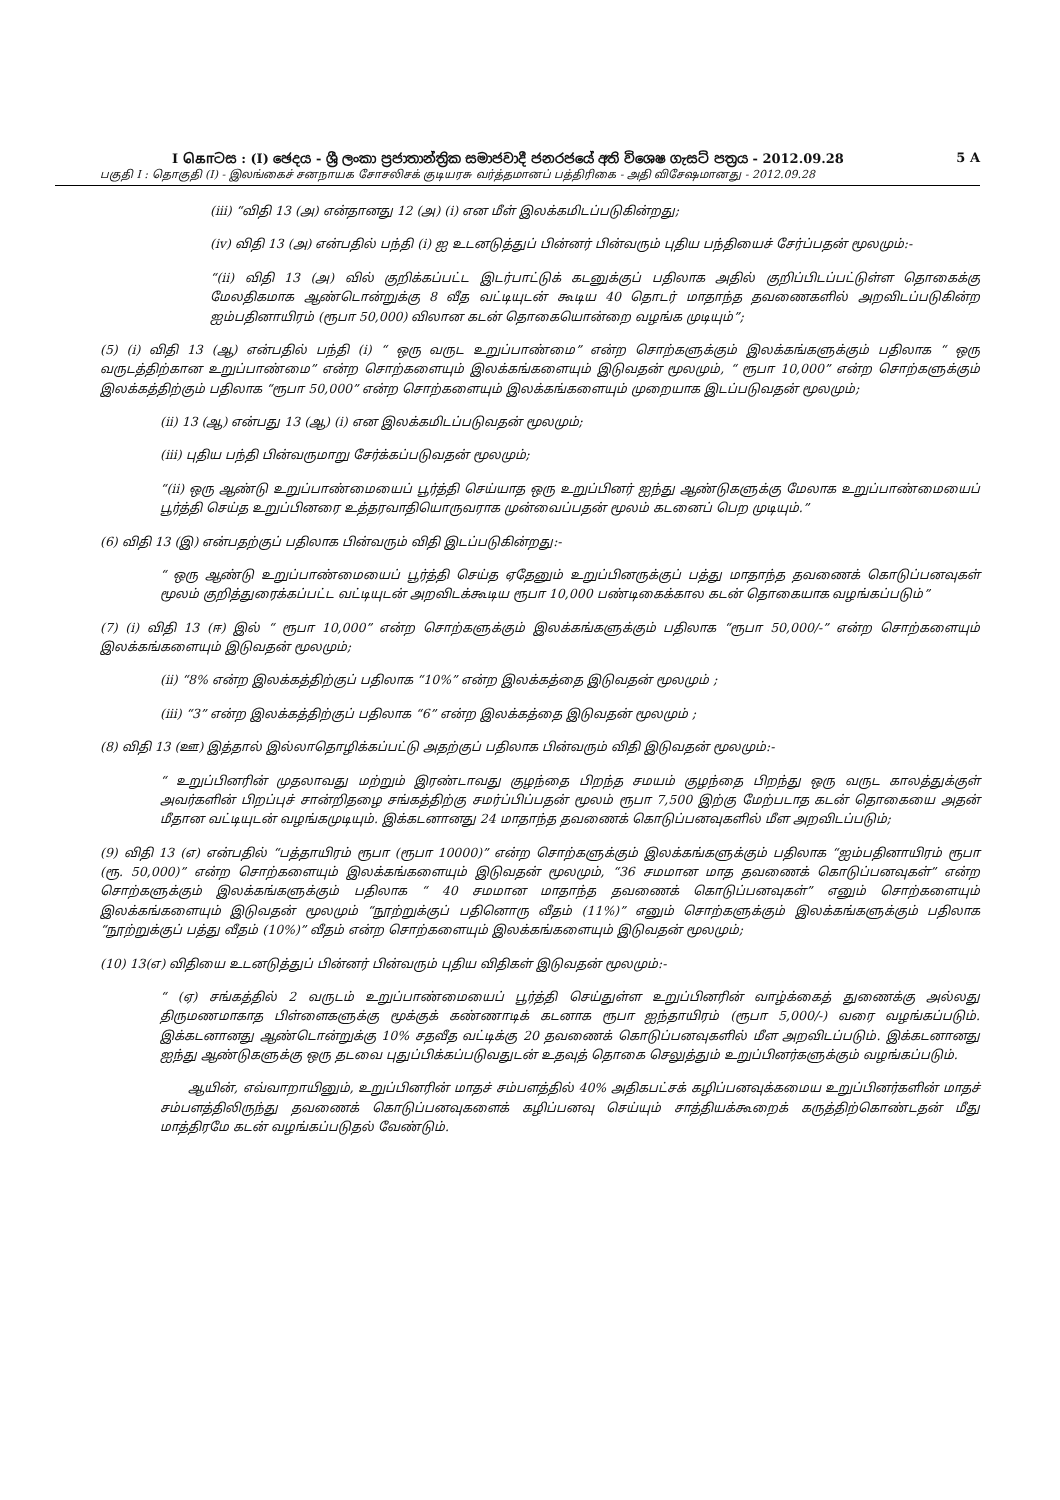I கொටස : (I) ඡෙදය - ශ්‍රී ලංකා ප්‍රජාතාන්ත්‍රික සමාජවාදී ජනරජයේ අති විශෙෂ ගැසට් පත්‍රය - 2012.09.28 5 A
பகுதி I : தொகுதி (I) - இலங்கைச் சனநாயக சோசலிசக் குடியரசு வர்த்தமானப் பத்திரிகை - அதி விசேஷமானது - 2012.09.28
(iii) “விதி 13 (அ) என்தானது 12 (அ) (i) என மீள் இலக்கமிடப்படுகின்றது;
(iv) விதி 13 (அ) என்பதில் பந்தி (i) ஐ உடனடுத்துப் பின்னர் பின்வரும் புதிய பந்தியைச் சேர்ப்பதன் மூலமும்:-
“(ii) விதி 13 (அ) வில் குறிக்கப்பட்ட இடர்பாட்டுக் கடனுக்குப் பதிலாக அதில் குறிப்பிடப்பட்டுள்ள தொகைக்கு மேலதிகமாக ஆண்டொன்றுக்கு 8 வீத வட்டியுடன் கூடிய 40 தொடர் மாதாந்த தவணைகளில் அறவிடப்படுகின்ற ஐம்பதினாயிரம் (ரூபா 50,000) விலான கடன் தொகையொன்றை வழங்க முடியும்”;
(5) (i) விதி 13 (ஆ) என்பதில் பந்தி (i) “ ஒரு வருட உறுப்பாண்மை” என்ற சொற்களுக்கும் இலக்கங்களுக்கும் பதிலாக “ ஒரு வருடத்திற்கான உறுப்பாண்மை” என்ற சொற்களையும் இலக்கங்களையும் இடுவதன் மூலமும், “ ரூபா 10,000” என்ற சொற்களுக்கும் இலக்கத்திற்கும் பதிலாக “ரூபா 50,000” என்ற சொற்களையும் இலக்கங்களையும் முறையாக இடப்படுவதன் மூலமும்;
(ii) 13 (ஆ) என்பது 13 (ஆ) (i) என இலக்கமிடப்படுவதன் மூலமும்;
(iii) புதிய பந்தி பின்வருமாறு சேர்க்கப்படுவதன் மூலமும்;
“(ii) ஒரு ஆண்டு உறுப்பாண்மையைப் பூர்த்தி செய்யாத ஒரு உறுப்பினர் ஐந்து ஆண்டுகளுக்கு மேலாக உறுப்பாண்மையைப் பூர்த்தி செய்த உறுப்பினரை உத்தரவாதியொருவராக முன்வைப்பதன் மூலம் கடனைப் பெற முடியும்.”
(6) விதி 13 (இ) என்பதற்குப் பதிலாக பின்வரும் விதி இடப்படுகின்றது:-
“ ஒரு ஆண்டு உறுப்பாண்மையைப் பூர்த்தி செய்த ஏதேனும் உறுப்பினருக்குப் பத்து மாதாந்த தவணைக் கொடுப்பனவுகள் மூலம் குறித்துரைக்கப்பட்ட வட்டியுடன் அறவிடக்கூடிய ரூபா 10,000 பண்டிகைக்கால கடன் தொகையாக வழங்கப்படும்”
(7) (i) விதி 13 (ஈ) இல் “ ரூபா 10,000” என்ற சொற்களுக்கும் இலக்கங்களுக்கும் பதிலாக “ரூபா 50,000/-” என்ற சொற்களையும் இலக்கங்களையும் இடுவதன் மூலமும்;
(ii) “8% என்ற இலக்கத்திற்குப் பதிலாக “10%” என்ற இலக்கத்தை இடுவதன் மூலமும் ;
(iii) “3” என்ற இலக்கத்திற்குப் பதிலாக “6” என்ற இலக்கத்தை இடுவதன் மூலமும் ;
(8) விதி 13 (ஊ) இத்தால் இல்லாதொழிக்கப்பட்டு அதற்குப் பதிலாக பின்வரும் விதி இடுவதன் மூலமும்:-
“ உறுப்பினரின் முதலாவது மற்றும் இரண்டாவது குழந்தை பிறந்த சமயம் குழந்தை பிறந்து ஒரு வருட காலத்துக்குள் அவர்களின் பிறப்புச் சான்றிதழை சங்கத்திற்கு சமர்ப்பிப்பதன் மூலம் ரூபா 7,500 இற்கு மேற்படாத கடன் தொகையை அதன் மீதான வட்டியுடன் வழங்கமுடியும். இக்கடனானது 24 மாதாந்த தவணைக் கொடுப்பனவுகளில் மீள அறவிடப்படும்;
(9) விதி 13 (எ) என்பதில் “பத்தாயிரம் ரூபா (ரூபா 10000)” என்ற சொற்களுக்கும் இலக்கங்களுக்கும் பதிலாக “ஐம்பதினாயிரம் ரூபா (ரூ. 50,000)” என்ற சொற்களையும் இலக்கங்களையும் இடுவதன் மூலமும், “36 சமமான மாத தவணைக் கொடுப்பனவுகள்” என்ற சொற்களுக்கும் இலக்கங்களுக்கும் பதிலாக “ 40 சமமான மாதாந்த தவணைக் கொடுப்பனவுகள்” எனும் சொற்களையும் இலக்கங்களையும் இடுவதன் மூலமும் “நூற்றுக்குப் பதினொரு வீதம் (11%)” எனும் சொற்களுக்கும் இலக்கங்களுக்கும் பதிலாக “நூற்றுக்குப் பத்து வீதம் (10%)” வீதம் என்ற சொற்களையும் இலக்கங்களையும் இடுவதன் மூலமும்;
(10) 13(எ) விதியை உடனடுத்துப் பின்னர் பின்வரும் புதிய விதிகள் இடுவதன் மூலமும்:-
“ (ஏ) சங்கத்தில் 2 வருடம் உறுப்பாண்மையைப் பூர்த்தி செய்துள்ள உறுப்பினரின் வாழ்க்கைத் துணைக்கு அல்லது திருமணமாகாத பிள்ளைகளுக்கு மூக்குக் கண்ணாடிக் கடனாக ரூபா ஐந்தாயிரம் (ரூபா 5,000/-) வரை வழங்கப்படும். இக்கடனானது ஆண்டொன்றுக்கு 10% சதவீத வட்டிக்கு 20 தவணைக் கொடுப்பனவுகளில் மீள அறவிடப்படும். இக்கடனானது ஐந்து ஆண்டுகளுக்கு ஒரு தடவை புதுப்பிக்கப்படுவதுடன் உதவுத் தொகை செலுத்தும் உறுப்பினர்களுக்கும் வழங்கப்படும்.
ஆயின், எவ்வாறாயினும், உறுப்பினரின் மாதச் சம்பளத்தில் 40% அதிகபட்சக் கழிப்பனவுக்கமைய உறுப்பினர்களின் மாதச் சம்பளத்திலிருந்து தவணைக் கொடுப்பனவுகளைக் கழிப்பனவு செய்யும் சாத்தியக்கூறைக் கருத்திற்கொண்டதன் மீது மாத்திரமே கடன் வழங்கப்படுதல் வேண்டும்.